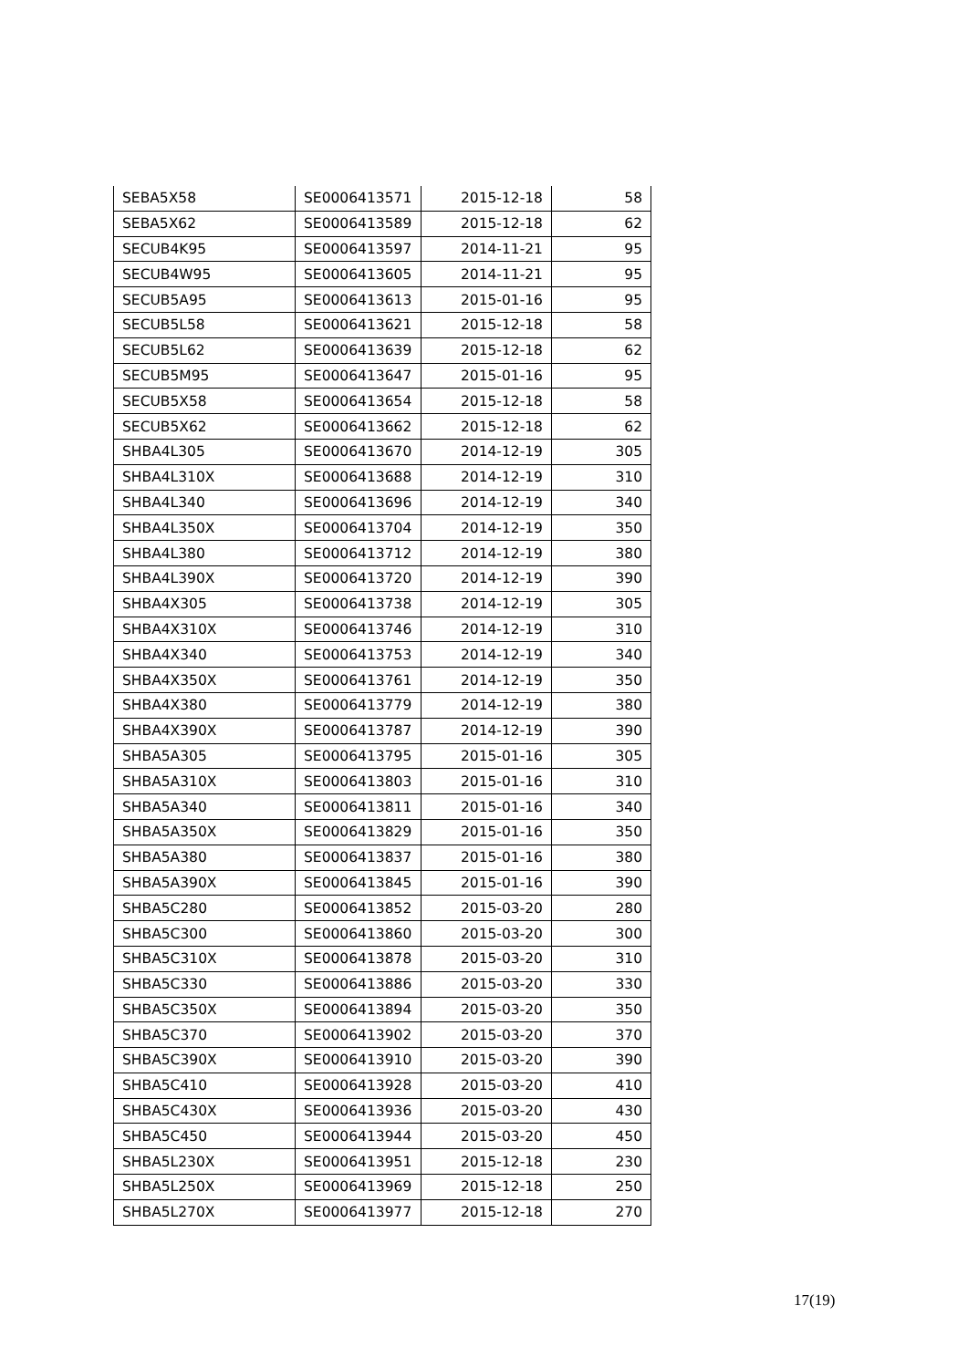| SEBA5X58 | SE0006413571 | 2015-12-18 | 58 |
| SEBA5X62 | SE0006413589 | 2015-12-18 | 62 |
| SECUB4K95 | SE0006413597 | 2014-11-21 | 95 |
| SECUB4W95 | SE0006413605 | 2014-11-21 | 95 |
| SECUB5A95 | SE0006413613 | 2015-01-16 | 95 |
| SECUB5L58 | SE0006413621 | 2015-12-18 | 58 |
| SECUB5L62 | SE0006413639 | 2015-12-18 | 62 |
| SECUB5M95 | SE0006413647 | 2015-01-16 | 95 |
| SECUB5X58 | SE0006413654 | 2015-12-18 | 58 |
| SECUB5X62 | SE0006413662 | 2015-12-18 | 62 |
| SHBA4L305 | SE0006413670 | 2014-12-19 | 305 |
| SHBA4L310X | SE0006413688 | 2014-12-19 | 310 |
| SHBA4L340 | SE0006413696 | 2014-12-19 | 340 |
| SHBA4L350X | SE0006413704 | 2014-12-19 | 350 |
| SHBA4L380 | SE0006413712 | 2014-12-19 | 380 |
| SHBA4L390X | SE0006413720 | 2014-12-19 | 390 |
| SHBA4X305 | SE0006413738 | 2014-12-19 | 305 |
| SHBA4X310X | SE0006413746 | 2014-12-19 | 310 |
| SHBA4X340 | SE0006413753 | 2014-12-19 | 340 |
| SHBA4X350X | SE0006413761 | 2014-12-19 | 350 |
| SHBA4X380 | SE0006413779 | 2014-12-19 | 380 |
| SHBA4X390X | SE0006413787 | 2014-12-19 | 390 |
| SHBA5A305 | SE0006413795 | 2015-01-16 | 305 |
| SHBA5A310X | SE0006413803 | 2015-01-16 | 310 |
| SHBA5A340 | SE0006413811 | 2015-01-16 | 340 |
| SHBA5A350X | SE0006413829 | 2015-01-16 | 350 |
| SHBA5A380 | SE0006413837 | 2015-01-16 | 380 |
| SHBA5A390X | SE0006413845 | 2015-01-16 | 390 |
| SHBA5C280 | SE0006413852 | 2015-03-20 | 280 |
| SHBA5C300 | SE0006413860 | 2015-03-20 | 300 |
| SHBA5C310X | SE0006413878 | 2015-03-20 | 310 |
| SHBA5C330 | SE0006413886 | 2015-03-20 | 330 |
| SHBA5C350X | SE0006413894 | 2015-03-20 | 350 |
| SHBA5C370 | SE0006413902 | 2015-03-20 | 370 |
| SHBA5C390X | SE0006413910 | 2015-03-20 | 390 |
| SHBA5C410 | SE0006413928 | 2015-03-20 | 410 |
| SHBA5C430X | SE0006413936 | 2015-03-20 | 430 |
| SHBA5C450 | SE0006413944 | 2015-03-20 | 450 |
| SHBA5L230X | SE0006413951 | 2015-12-18 | 230 |
| SHBA5L250X | SE0006413969 | 2015-12-18 | 250 |
| SHBA5L270X | SE0006413977 | 2015-12-18 | 270 |
17(19)